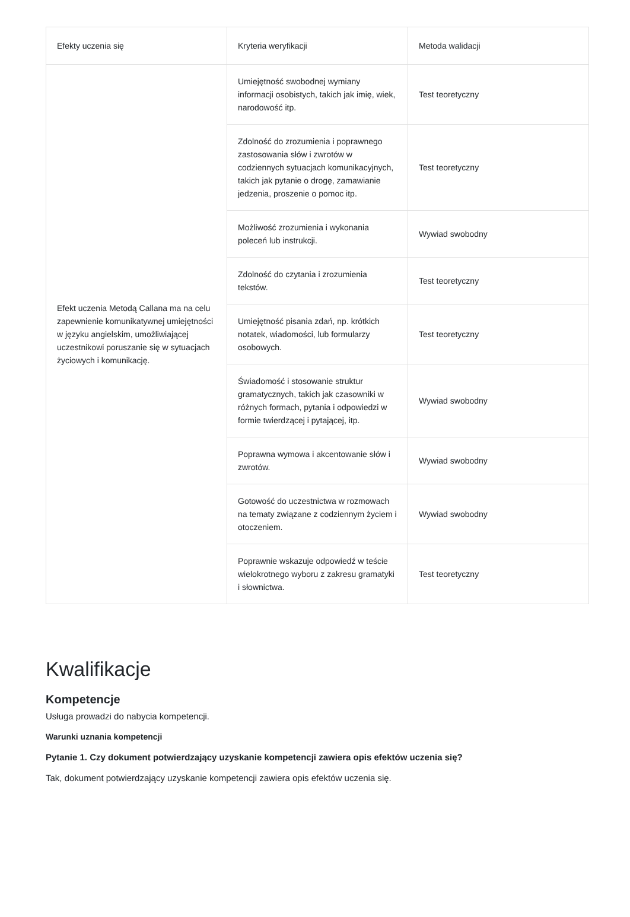| Efekty uczenia się | Kryteria weryfikacji | Metoda walidacji |
| --- | --- | --- |
| Efekt uczenia Metodą Callana ma na celu zapewnienie komunikatywnej umiejętności w języku angielskim, umożliwiającej uczestnikowi poruszanie się w sytuacjach życiowych i komunikację. | Umiejętność swobodnej wymiany informacji osobistych, takich jak imię, wiek, narodowość itp. | Test teoretyczny |
| | Zdolność do zrozumienia i poprawnego zastosowania słów i zwrotów w codziennych sytuacjach komunikacyjnych, takich jak pytanie o drogę, zamawianie jedzenia, proszenie o pomoc itp. | Test teoretyczny |
| | Możliwość zrozumienia i wykonania poleceń lub instrukcji. | Wywiad swobodny |
| | Zdolność do czytania i zrozumienia tekstów. | Test teoretyczny |
| | Umiejętność pisania zdań, np. krótkich notatek, wiadomości, lub formularzy osobowych. | Test teoretyczny |
| | Świadomość i stosowanie struktur gramatycznych, takich jak czasowniki w różnych formach, pytania i odpowiedzi w formie twierdzącej i pytającej, itp. | Wywiad swobodny |
| | Poprawna wymowa i akcentowanie słów i zwrotów. | Wywiad swobodny |
| | Gotowość do uczestnictwa w rozmowach na tematy związane z codziennym życiem i otoczeniem. | Wywiad swobodny |
| | Poprawnie wskazuje odpowiedź w teście wielokrotnego wyboru z zakresu gramatyki i słownictwa. | Test teoretyczny |
Kwalifikacje
Kompetencje
Usługa prowadzi do nabycia kompetencji.
Warunki uznania kompetencji
Pytanie 1. Czy dokument potwierdzający uzyskanie kompetencji zawiera opis efektów uczenia się?
Tak, dokument potwierdzający uzyskanie kompetencji zawiera opis efektów uczenia się.